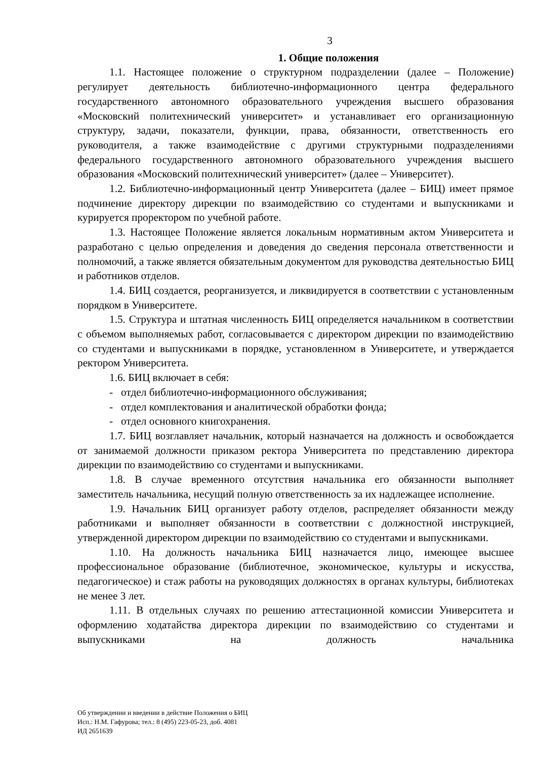3
1. Общие положения
1.1. Настоящее положение о структурном подразделении (далее – Положение) регулирует деятельность библиотечно-информационного центра федерального государственного автономного образовательного учреждения высшего образования «Московский политехнический университет» и устанавливает его организационную структуру, задачи, показатели, функции, права, обязанности, ответственность его руководителя, а также взаимодействие с другими структурными подразделениями федерального государственного автономного образовательного учреждения высшего образования «Московский политехнический университет» (далее – Университет).
1.2. Библиотечно-информационный центр Университета (далее – БИЦ) имеет прямое подчинение директору дирекции по взаимодействию со студентами и выпускниками и курируется проректором по учебной работе.
1.3. Настоящее Положение является локальным нормативным актом Университета и разработано с целью определения и доведения до сведения персонала ответственности и полномочий, а также является обязательным документом для руководства деятельностью БИЦ и работников отделов.
1.4. БИЦ создается, реорганизуется, и ликвидируется в соответствии с установленным порядком в Университете.
1.5. Структура и штатная численность БИЦ определяется начальником в соответствии с объемом выполняемых работ, согласовывается с директором дирекции по взаимодействию со студентами и выпускниками в порядке, установленном в Университете, и утверждается ректором Университета.
1.6. БИЦ включает в себя:
- отдел библиотечно-информационного обслуживания;
- отдел комплектования и аналитической обработки фонда;
- отдел основного книгохранения.
1.7. БИЦ возглавляет начальник, который назначается на должность и освобождается от занимаемой должности приказом ректора Университета по представлению директора дирекции по взаимодействию со студентами и выпускниками.
1.8. В случае временного отсутствия начальника его обязанности выполняет заместитель начальника, несущий полную ответственность за их надлежащее исполнение.
1.9. Начальник БИЦ организует работу отделов, распределяет обязанности между работниками и выполняет обязанности в соответствии с должностной инструкцией, утвержденной директором дирекции по взаимодействию со студентами и выпускниками.
1.10. На должность начальника БИЦ назначается лицо, имеющее высшее профессиональное образование (библиотечное, экономическое, культуры и искусства, педагогическое) и стаж работы на руководящих должностях в органах культуры, библиотеках не менее 3 лет.
1.11. В отдельных случаях по решению аттестационной комиссии Университета и оформлению ходатайства директора дирекции по взаимодействию со студентами и выпускниками на должность начальника
Об утверждении и введении в действие Положения о БИЦ
Исп.: Н.М. Гафурова; тел.: 8 (495) 223-05-23, доб. 4081
ИД 2651639